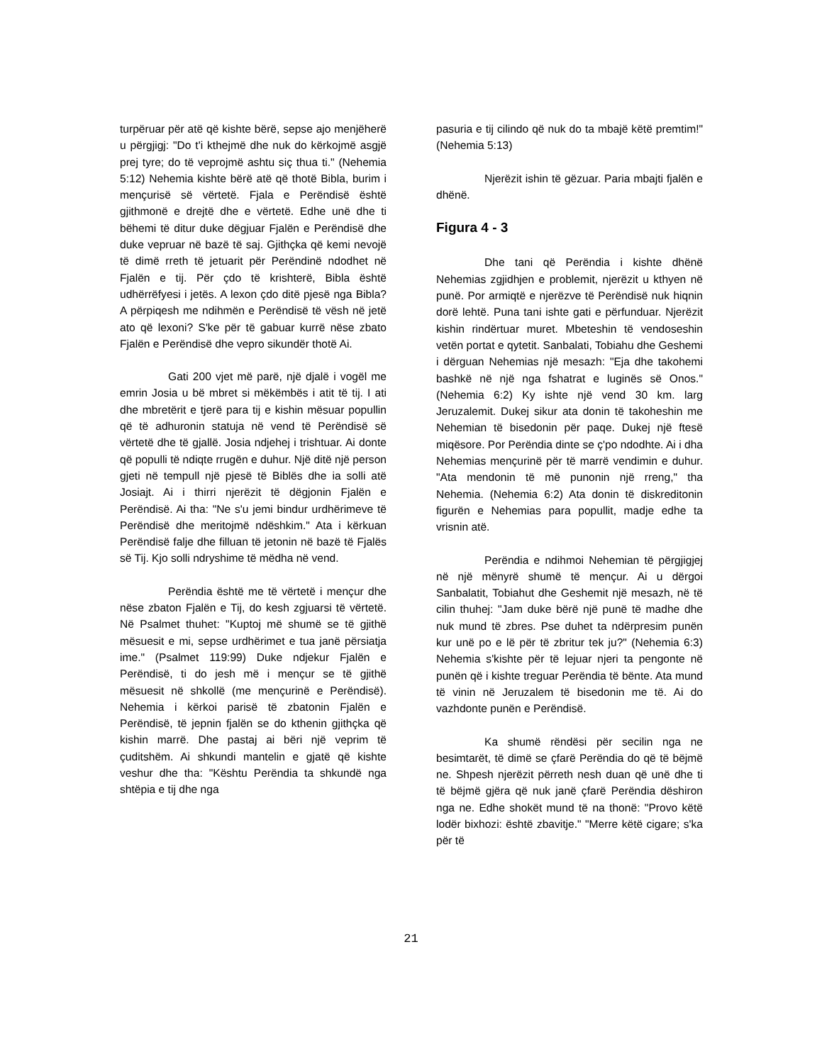turpëruar për atë që kishte bërë, sepse ajo menjëherë u përgjigj: "Do t'i kthejmë dhe nuk do kërkojmë asgjë prej tyre; do të veprojmë ashtu siç thua ti." (Nehemia 5:12) Nehemia kishte bërë atë që thotë Bibla, burim i mençurisë së vërtetë. Fjala e Perëndisë është gjithmonë e drejtë dhe e vërtetë. Edhe unë dhe ti bëhemi të ditur duke dëgjuar Fjalën e Perëndisë dhe duke vepruar në bazë të saj. Gjithçka që kemi nevojë të dimë rreth të jetuarit për Perëndinë ndodhet në Fjalën e tij. Për çdo të krishterë, Bibla është udhërrëfyesi i jetës. A lexon çdo ditë pjesë nga Bibla? A përpiqesh me ndihmën e Perëndisë të vësh në jetë ato që lexoni? S'ke për të gabuar kurrë nëse zbato Fjalën e Perëndisë dhe vepro sikundër thotë Ai.
Gati 200 vjet më parë, një djalë i vogël me emrin Josia u bë mbret si mëkëmbës i atit të tij. I ati dhe mbretërit e tjerë para tij e kishin mësuar popullin që të adhuronin statuja në vend të Perëndisë së vërtetë dhe të gjallë. Josia ndjehej i trishtuar. Ai donte që populli të ndiqte rrugën e duhur. Një ditë një person gjeti në tempull një pjesë të Biblës dhe ia solli atë Josiajt. Ai i thirri njerëzit të dëgjonin Fjalën e Perëndisë. Ai tha: "Ne s'u jemi bindur urdhërimeve të Perëndisë dhe meritojmë ndëshkim." Ata i kërkuan Perëndisë falje dhe filluan të jetonin në bazë të Fjalës së Tij. Kjo solli ndryshime të mëdha në vend.
Perëndia është me të vërtetë i mençur dhe nëse zbaton Fjalën e Tij, do kesh zgjuarsi të vërtetë. Në Psalmet thuhet: "Kuptoj më shumë se të gjithë mësuesit e mi, sepse urdhërimet e tua janë përsiatja ime." (Psalmet 119:99) Duke ndjekur Fjalën e Perëndisë, ti do jesh më i mençur se të gjithë mësuesit në shkollë (me mençurinë e Perëndisë). Nehemia i kërkoi parisë të zbatonin Fjalën e Perëndisë, të jepnin fjalën se do kthenin gjithçka që kishin marrë. Dhe pastaj ai bëri një veprim të çuditshëm. Ai shkundi mantelin e gjatë që kishte veshur dhe tha: "Kështu Perëndia ta shkundë nga shtëpia e tij dhe nga
pasuria e tij cilindo që nuk do ta mbajë këtë premtim!" (Nehemia 5:13)
Njerëzit ishin të gëzuar. Paria mbajti fjalën e dhënë.
Figura 4 - 3
Dhe tani që Perëndia i kishte dhënë Nehemias zgjidhjen e problemit, njerëzit u kthyen në punë. Por armiqtë e njerëzve të Perëndisë nuk hiqnin dorë lehtë. Puna tani ishte gati e përfunduar. Njerëzit kishin rindërtuar muret. Mbeteshin të vendoseshin vetën portat e qytetit. Sanbalati, Tobiahu dhe Geshemi i dërguan Nehemias një mesazh: "Eja dhe takohemi bashkë në një nga fshatrat e luginës së Onos." (Nehemia 6:2) Ky ishte një vend 30 km. larg Jeruzalemit. Dukej sikur ata donin të takoheshin me Nehemian të bisedonin për paqe. Dukej një ftesë miqësore. Por Perëndia dinte se ç'po ndodhte. Ai i dha Nehemias mençurinë për të marrë vendimin e duhur. "Ata mendonin të më punonin një rreng," tha Nehemia. (Nehemia 6:2) Ata donin të diskreditonin figurën e Nehemias para popullit, madje edhe ta vrisnin atë.
Perëndia e ndihmoi Nehemian të përgjigjej në një mënyrë shumë të mençur. Ai u dërgoi Sanbalatit, Tobiahut dhe Geshemit një mesazh, në të cilin thuhej: "Jam duke bërë një punë të madhe dhe nuk mund të zbres. Pse duhet ta ndërpresim punën kur unë po e lë për të zbritur tek ju?" (Nehemia 6:3) Nehemia s'kishte për të lejuar njeri ta pengonte në punën që i kishte treguar Perëndia të bënte. Ata mund të vinin në Jeruzalem të bisedonin me të. Ai do vazhdonte punën e Perëndisë.
Ka shumë rëndësi për secilin nga ne besimtarët, të dimë se çfarë Perëndia do që të bëjmë ne. Shpesh njerëzit përreth nesh duan që unë dhe ti të bëjmë gjëra që nuk janë çfarë Perëndia dëshiron nga ne. Edhe shokët mund të na thonë: "Provo këtë lodër bixhozi: është zbavitje." "Merre këtë cigare; s'ka për të
21